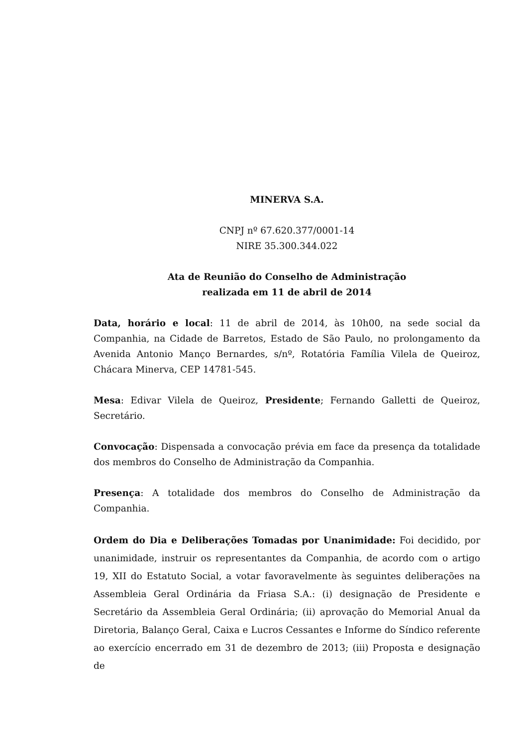MINERVA S.A.
CNPJ nº 67.620.377/0001-14
NIRE 35.300.344.022
Ata de Reunião do Conselho de Administração
realizada em 11 de abril de 2014
Data, horário e local: 11 de abril de 2014, às 10h00, na sede social da Companhia, na Cidade de Barretos, Estado de São Paulo, no prolongamento da Avenida Antonio Manço Bernardes, s/nº, Rotatória Família Vilela de Queiroz, Chácara Minerva, CEP 14781-545.
Mesa: Edivar Vilela de Queiroz, Presidente; Fernando Galletti de Queiroz, Secretário.
Convocação: Dispensada a convocação prévia em face da presença da totalidade dos membros do Conselho de Administração da Companhia.
Presença: A totalidade dos membros do Conselho de Administração da Companhia.
Ordem do Dia e Deliberações Tomadas por Unanimidade: Foi decidido, por unanimidade, instruir os representantes da Companhia, de acordo com o artigo 19, XII do Estatuto Social, a votar favoravelmente às seguintes deliberações na Assembleia Geral Ordinária da Friasa S.A.: (i) designação de Presidente e Secretário da Assembleia Geral Ordinária; (ii) aprovação do Memorial Anual da Diretoria, Balanço Geral, Caixa e Lucros Cessantes e Informe do Síndico referente ao exercício encerrado em 31 de dezembro de 2013; (iii) Proposta e designação de